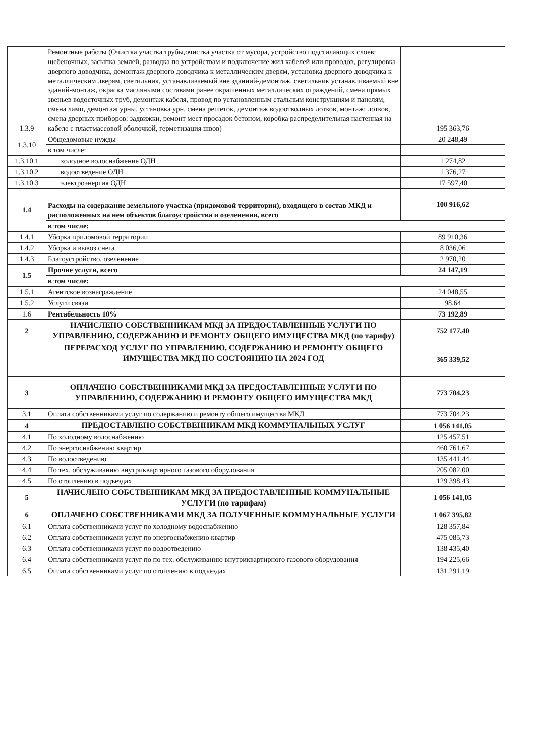| 1.3.9 | Ремонтные работы (Очистка участка трубы,очистка участка от мусора, устройство подстилающих слоев: щебеночных, засыпка землей, разводка по устройствам и подключение жил кабелей или проводов, регулировка дверного доводчика, демонтаж дверного доводчика к металлическим дверям, установка дверного доводчика к металлическим дверям, светильник, устанавливаемый вне зданиий-демонтаж, светильник устанавливаемый вне зданий-монтаж, окраска масляными составами ранее окрашенных металлических ограждений, смена прямых звеньев водосточных труб, демонтаж кабеля, провод по установленным стальным конструкциям и панелям, смена ламп, демонтаж урны, установка урн, смена решеток, демонтаж водоотводных лотков, монтаж: лотков, смена дверных приборов: задвижки, ремонт мест просадок бетоном, коробка распределительная настенная на кабеле с пластмассовой оболочкой, герметизация швов) | 195 363,76 |
| 1.3.10 | Общедомовые нужды | 20 248,49 |
| | в том числе: | |
| 1.3.10.1 | холодное водоснабжение ОДН | 1 274,82 |
| 1.3.10.2 | водоотведение ОДН | 1 376,27 |
| 1.3.10.3 | электроэнергия ОДН | 17 597,40 |
| 1.4 | Расходы на содержание земельного участка (придомовой территории), входящего в состав МКД и расположенных на нем объектов благоустройства и озеленения, всего | 100 916,62 |
| | в том числе: | |
| 1.4.1 | Уборка придомовой территории | 89 910,36 |
| 1.4.2 | Уборка и вывоз снега | 8 036,06 |
| 1.4.3 | Благоустройство, озеленение | 2 970,20 |
| 1.5 | Прочие услуги, всего | 24 147,19 |
| | в том числе: | |
| 1.5.1 | Агентское вознаграждение | 24 048,55 |
| 1.5.2 | Услуги связи | 98,64 |
| 1.6 | Рентабельность 10% | 73 192,89 |
| 2 | НАЧИСЛЕНО СОБСТВЕННИКАМ МКД ЗА ПРЕДОСТАВЛЕННЫЕ УСЛУГИ ПО УПРАВЛЕНИЮ, СОДЕРЖАНИЮ И РЕМОНТУ ОБЩЕГО ИМУЩЕСТВА МКД (по тарифу) | 752 177,40 |
| | ПЕРЕРАСХОД УСЛУГ ПО УПРАВЛЕНИЮ, СОДЕРЖАНИЮ И РЕМОНТУ ОБЩЕГО ИМУЩЕСТВА МКД ПО СОСТОЯНИЮ НА 2024 ГОД | 365 339,52 |
| 3 | ОПЛАЧЕНО СОБСТВЕННИКАМИ МКД ЗА ПРЕДОСТАВЛЕННЫЕ УСЛУГИ ПО УПРАВЛЕНИЮ, СОДЕРЖАНИЮ И РЕМОНТУ ОБЩЕГО ИМУЩЕСТВА МКД | 773 704,23 |
| 3.1 | Оплата собственниками услуг по содержанию и ремонту общего имущества МКД | 773 704,23 |
| 4 | ПРЕДОСТАВЛЕНО СОБСТВЕННИКАМ МКД КОММУНАЛЬНЫХ УСЛУГ | 1 056 141,05 |
| 4.1 | По холодному водоснабжению | 125 457,51 |
| 4.2 | По энергоснабжению квартир | 460 761,67 |
| 4.3 | По водоотведению | 135 441,44 |
| 4.4 | По тех. обслуживанию внутриквартирного газового оборудования | 205 082,00 |
| 4.5 | По отоплению в подъездах | 129 398,43 |
| 5 | НАЧИСЛЕНО СОБСТВЕННИКАМ МКД ЗА ПРЕДОСТАВЛЕННЫЕ КОММУНАЛЬНЫЕ УСЛУГИ (по тарифам) | 1 056 141,05 |
| 6 | ОПЛАЧЕНО СОБСТВЕННИКАМИ МКД ЗА ПОЛУЧЕННЫЕ КОММУНАЛЬНЫЕ УСЛУГИ | 1 067 395,82 |
| 6.1 | Оплата собственниками услуг по холодному водоснабжению | 128 357,84 |
| 6.2 | Оплата собственниками услуг по энергоснабжению квартир | 475 085,73 |
| 6.3 | Оплата собственниками услуг по водоотведению | 138 435,40 |
| 6.4 | Оплата собственниками услуг по по тех. обслуживанию внутриквартирного газового оборудования | 194 225,66 |
| 6.5 | Оплата собственниками услуг по отоплению в подъездах | 131 291,19 |